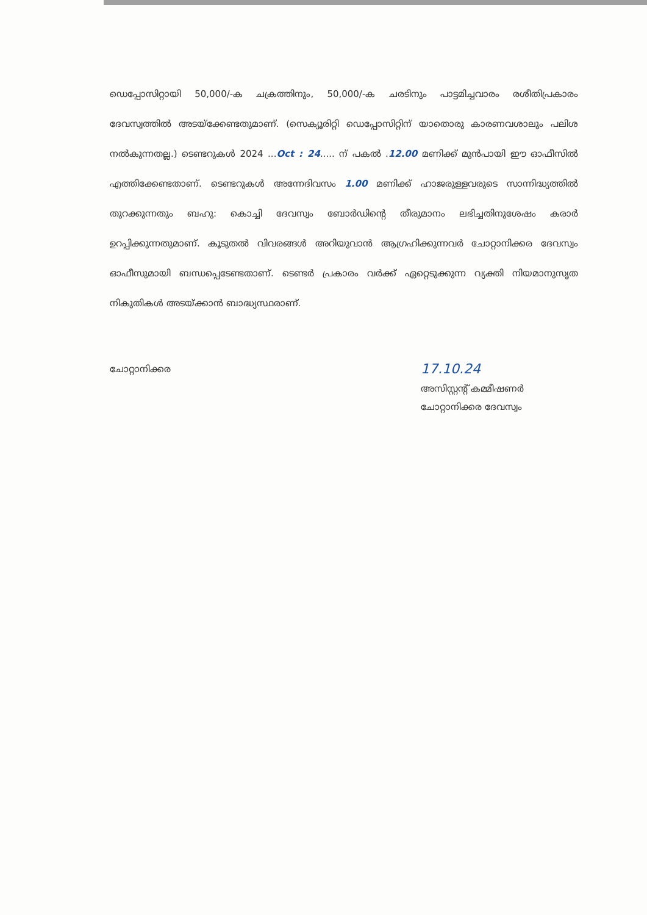ഡെപ്പോസിറ്റായി 50,000/-ക ചക്രത്തിനും, 50,000/-ക ചരടിനും പാട്ടമിച്ചവാരം രശീതിപ്രകാരം ദേവസ്വത്തിൽ അടയ്ക്കേണ്ടതുമാണ്. (സെക്യൂരിറ്റി ഡെപ്പോസിറ്റിന് യാതൊരു കാരണവശാലും പലിശ നൽകുന്നതല്ല.) ടെണ്ടറുകൾ 2024 ...Oct : 24..... ന് പകൽ .12.00 മണിക്ക് മുൻപായി ഈ ഓഫീസിൽ എത്തിക്കേണ്ടതാണ്. ടെണ്ടറുകൾ അന്നേദിവസം 1.00 മണിക്ക് ഹാജരുള്ളവരുടെ സാന്നിദ്ധ്യത്തിൽ തുറക്കുന്നതും ബഹു: കൊച്ചി ദേവസ്വം ബോർഡിന്റെ തീരുമാനം ലഭിച്ചതിനുശേഷം കരാർ ഉറപ്പിക്കുന്നതുമാണ്. കൂടുതൽ വിവരങ്ങൾ അറിയുവാൻ ആഗ്രഹിക്കുന്നവർ ചോറ്റാനിക്കര ദേവസ്വം ഓഫീസുമായി ബന്ധപ്പെടേണ്ടതാണ്. ടെണ്ടർ പ്രകാരം വർക്ക് ഏറ്റെടുക്കുന്ന വ്യക്തി നിയമാനുസൃത നികുതികൾ അടയ്ക്കാൻ ബാദ്ധ്യസ്ഥരാണ്.
ചോറ്റാനിക്കര
17.10.24
അസിസ്റ്റന്റ് കമ്മീഷണർ
ചോറ്റാനിക്കര ദേവസ്വം